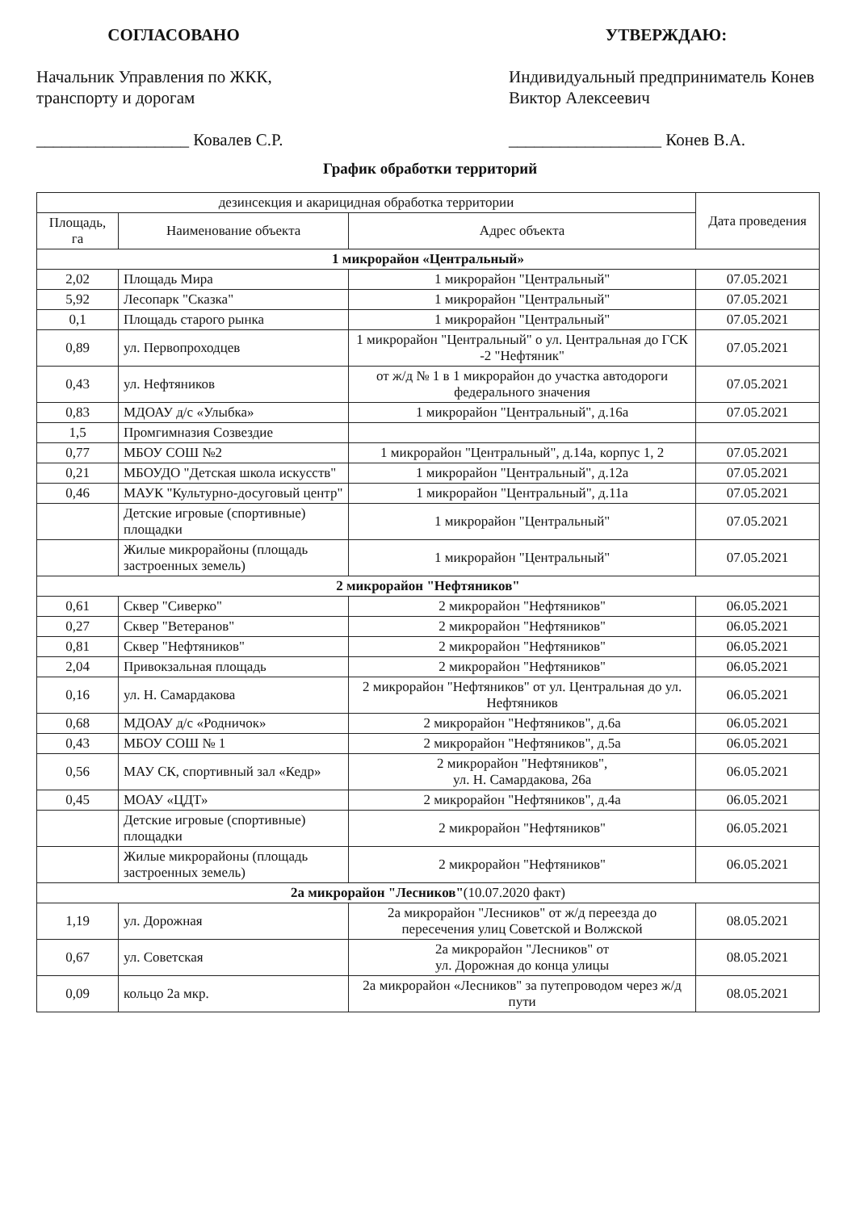СОГЛАСОВАНО
Начальник Управления по ЖКК, транспорту и дорогам
__________________ Ковалев С.Р.
УТВЕРЖДАЮ:
Индивидуальный предприниматель Конев Виктор Алексеевич
__________________ Конев В.А.
График обработки территорий
| дезинсекция и акарицидная обработка территории | | | Дата проведения |
| --- | --- | --- | --- |
| Площадь, га | Наименование объекта | Адрес объекта | |
| 1 микрорайон «Центральный» | | | |
| 2,02 | Площадь Мира | 1 микрорайон "Центральный" | 07.05.2021 |
| 5,92 | Лесопарк "Сказка" | 1 микрорайон "Центральный" | 07.05.2021 |
| 0,1 | Площадь старого рынка | 1 микрорайон "Центральный" | 07.05.2021 |
| 0,89 | ул. Первопроходцев | 1 микрорайон "Центральный" о ул. Центральная до ГСК -2 "Нефтяник" | 07.05.2021 |
| 0,43 | ул. Нефтяников | от ж/д № 1 в 1 микрорайон до участка автодороги федерального значения | 07.05.2021 |
| 0,83 | МДОАУ д/с «Улыбка» | 1 микрорайон "Центральный", д.16а | 07.05.2021 |
| 1,5 | Промгимназия Созвездие | | |
| 0,77 | МБОУ СОШ №2 | 1 микрорайон "Центральный", д.14а, корпус 1, 2 | 07.05.2021 |
| 0,21 | МБОУДО "Детская школа искусств" | 1 микрорайон "Центральный", д.12а | 07.05.2021 |
| 0,46 | МАУК "Культурно-досуговый центр" | 1 микрорайон "Центральный", д.11а | 07.05.2021 |
| | Детские игровые (спортивные) площадки | 1 микрорайон "Центральный" | 07.05.2021 |
| | Жилые микрорайоны (площадь застроенных земель) | 1 микрорайон "Центральный" | 07.05.2021 |
| 2 микрорайон "Нефтяников" | | | |
| 0,61 | Сквер "Сиверко" | 2 микрорайон "Нефтяников" | 06.05.2021 |
| 0,27 | Сквер "Ветеранов" | 2 микрорайон "Нефтяников" | 06.05.2021 |
| 0,81 | Сквер "Нефтяников" | 2 микрорайон "Нефтяников" | 06.05.2021 |
| 2,04 | Привокзальная площадь | 2 микрорайон "Нефтяников" | 06.05.2021 |
| 0,16 | ул. Н. Самардакова | 2 микрорайон "Нефтяников" от ул. Центральная до ул. Нефтяников | 06.05.2021 |
| 0,68 | МДОАУ д/с «Родничок» | 2 микрорайон "Нефтяников", д.6а | 06.05.2021 |
| 0,43 | МБОУ СОШ № 1 | 2 микрорайон "Нефтяников", д.5а | 06.05.2021 |
| 0,56 | МАУ СК, спортивный зал «Кедр» | 2 микрорайон "Нефтяников", ул. Н. Самардакова, 26а | 06.05.2021 |
| 0,45 | МОАУ «ЦДТ» | 2 микрорайон "Нефтяников", д.4а | 06.05.2021 |
| | Детские игровые (спортивные) площадки | 2 микрорайон "Нефтяников" | 06.05.2021 |
| | Жилые микрорайоны (площадь застроенных земель) | 2 микрорайон "Нефтяников" | 06.05.2021 |
| 2а микрорайон "Лесников" (10.07.2020 факт) | | | |
| 1,19 | ул. Дорожная | 2а микрорайон "Лесников" от ж/д переезда до пересечения улиц Советской и Волжской | 08.05.2021 |
| 0,67 | ул. Советская | 2а микрорайон "Лесников" от ул. Дорожная до конца улицы | 08.05.2021 |
| 0,09 | кольцо 2а мкр. | 2а микрорайон «Лесников" за путепроводом через ж/д пути | 08.05.2021 |